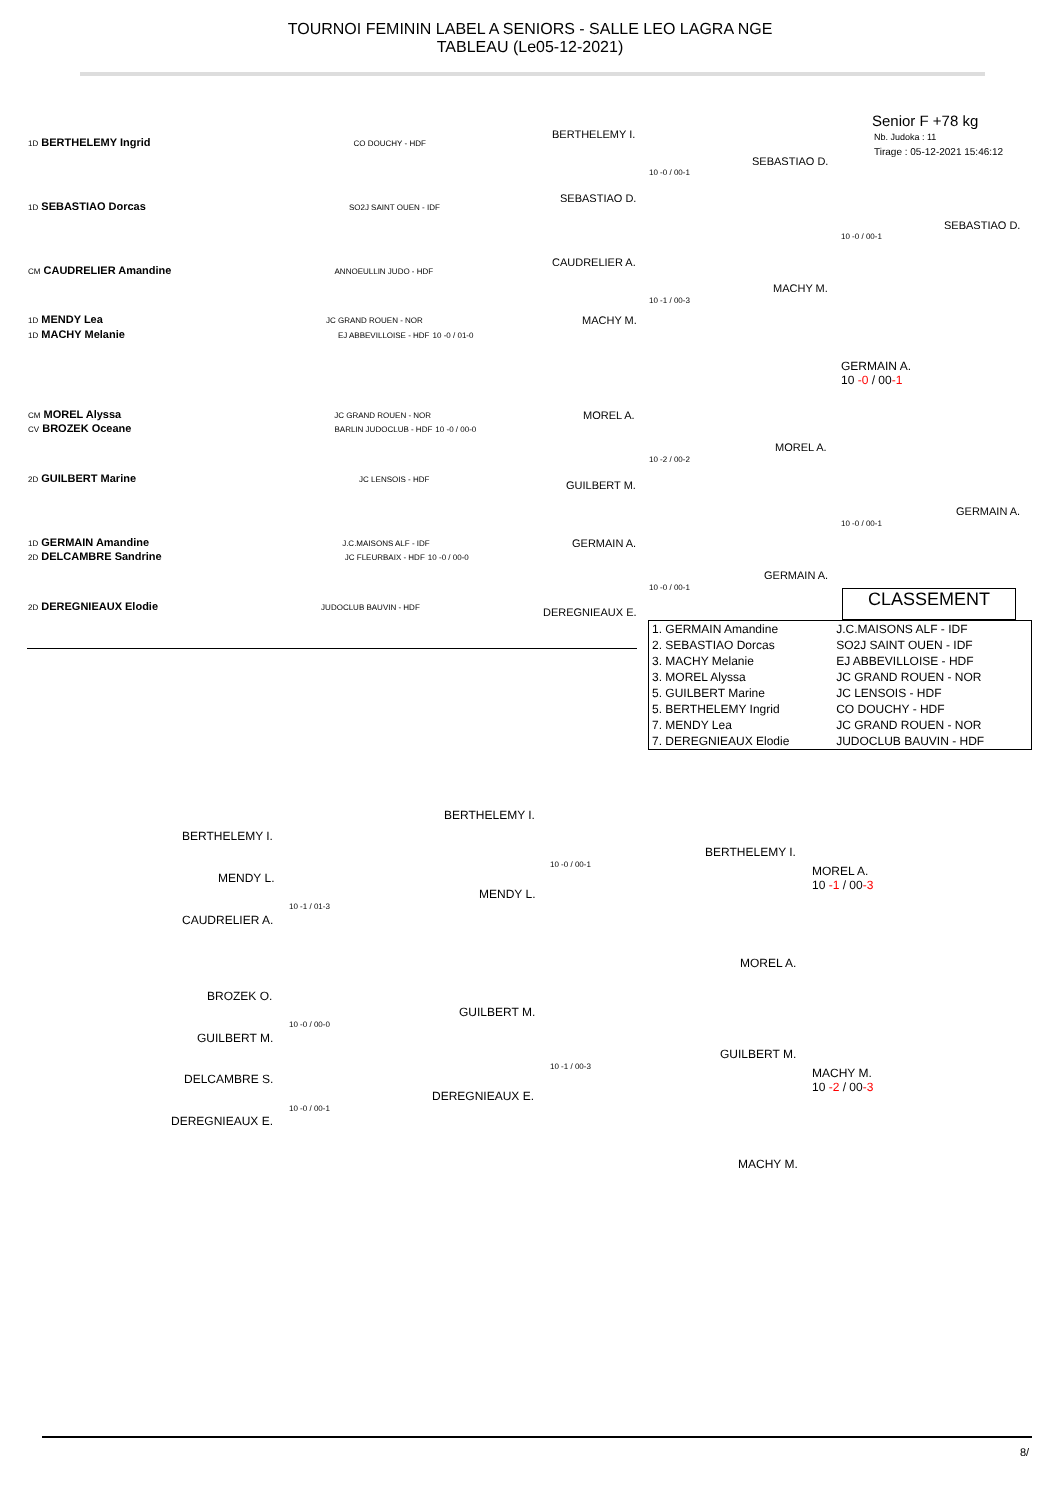TOURNOI FEMININ LABEL A SENIORS - SALLE LEO LAGRA NGE
TABLEAU (Le05-12-2021)
Senior F +78 kg
Nb. Judoka : 11
Tirage : 05-12-2021 15:46:12
1D BERTHELEMY Ingrid CO DOUCHY - HDF
1D SEBASTIAO Dorcas SO2J SAINT OUEN - IDF
CM CAUDRELIER Amandine ANNOEULLIN JUDO - HDF
1D MENDY Lea JC GRAND ROUEN - NOR
1D MACHY Melanie EJ ABBEVILLOISE - HDF 10 -0 / 01-0
CM MOREL Alyssa JC GRAND ROUEN - NOR
CV BROZEK Oceane BARLIN JUDOCLUB - HDF 10 -0 / 00-0
2D GUILBERT Marine JC LENSOIS - HDF
1D GERMAIN Amandine J.C.MAISONS ALF - IDF
2D DELCAMBRE Sandrine JC FLEURBAIX - HDF 10 -0 / 00-0
2D DEREGNIEAUX Elodie JUDOCLUB BAUVIN - HDF
BERTHELEMY I.
SEBASTIAO D.
CAUDRELIER A.
MACHY M.
MOREL A.
GUILBERT M.
GERMAIN A.
DEREGNIEAUX E.
SEBASTIAO D.
10 -0 / 00-1
MACHY M.
10 -1 / 00-3
MOREL A.
10 -2 / 00-2
GERMAIN A.
10 -0 / 00-1
SEBASTIAO D.
10 -0 / 00-1
GERMAIN A.
10 -0 / 00-1
GERMAIN A.
10 -0 / 00-1
CLASSEMENT
| 1. GERMAIN Amandine | J.C.MAISONS ALF - IDF |
| 2. SEBASTIAO Dorcas | SO2J SAINT OUEN - IDF |
| 3. MACHY Melanie | EJ ABBEVILLOISE - HDF |
| 3. MOREL Alyssa | JC GRAND ROUEN - NOR |
| 5. GUILBERT Marine | JC LENSOIS - HDF |
| 5. BERTHELEMY Ingrid | CO DOUCHY - HDF |
| 7. MENDY Lea | JC GRAND ROUEN - NOR |
| 7. DEREGNIEAUX Elodie | JUDOCLUB BAUVIN - HDF |
BERTHELEMY I.
MENDY L.
CAUDRELIER A.
BROZEK O.
GUILBERT M.
DELCAMBRE S.
DEREGNIEAUX E.
BERTHELEMY I.
MENDY L.
10 -1 / 01-3
GUILBERT M.
10 -0 / 00-0
DEREGNIEAUX E.
10 -0 / 00-1
BERTHELEMY I.
10 -0 / 00-1
MOREL A.
GUILBERT M.
10 -1 / 00-3
MACHY M.
MOREL A.
10 -1 / 00-3
MACHY M.
10 -2 / 00-3
8/